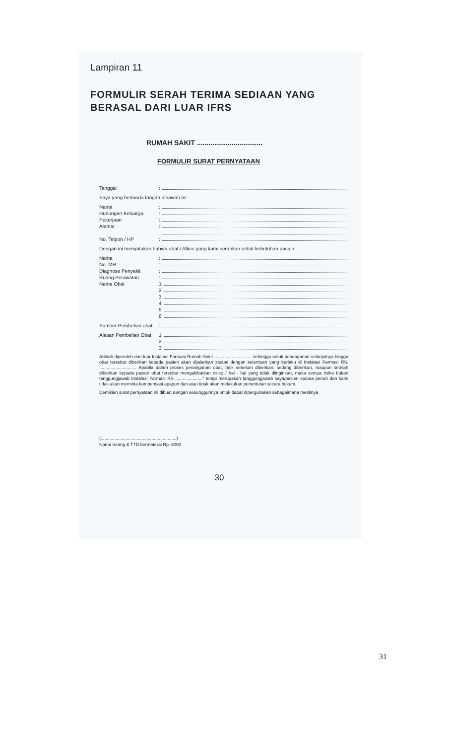Lampiran 11
FORMULIR SERAH TERIMA SEDIAAN YANG BERASAL DARI LUAR IFRS
RUMAH SAKIT ..................................
FORMULIR SURAT PERNYATAAN
Tanggal:
Saya yang bertanda tangan dibawah ini :
Nama:
Hubungan Keluarga:
Pekerjaan:
Alamat:
No. Telpon / HP:
Dengan ini menyatakan bahwa obat / Alkes yang kami serahkan untuk kebutuhan pasien:
Nama:
No. MR:
Diagnose Penyakit:
Ruang Perawatan:
Nama Obat 1
2
3
4
5
6
Sumber Pembelian obat:
Alasan Pembelian Obat 1
2
3
Adalah diperoleh dari luar Instalasi Farmasi Rumah Sakit .............................. sehingga untuk penanganan selanjutnya hingga obat tersebut diberikan kepada pasien akan dijalankan sesuai dengan ketentuan yang berlaku di Instalasi Farmasi RS. .............................. Apabila dalam proses penanganan obat, baik sebelum diberikan, sedang diberikan, maupun setelah diberikan kepada pasien obat tersebut mengakibatkan risiko / hal - hal yang tidak diinginkan, maka semua risiko bukan tanggungjawab Instalasi Farmasi RS. ....................." tetapi merupakan tanggungjawab saya/pasien secara penuh dan kami tidak akan meminta kompensasi apapun dan atau tidak akan melakukan penuntutan secara hukum.
Demikian surat pernyataan ini dibuat dengan sesungguhnya untuk dapat dipergunakan sebagaimana mestinya
(.............................................................)
Nama terang & TTD bermaterai Rp. 6000
30
31